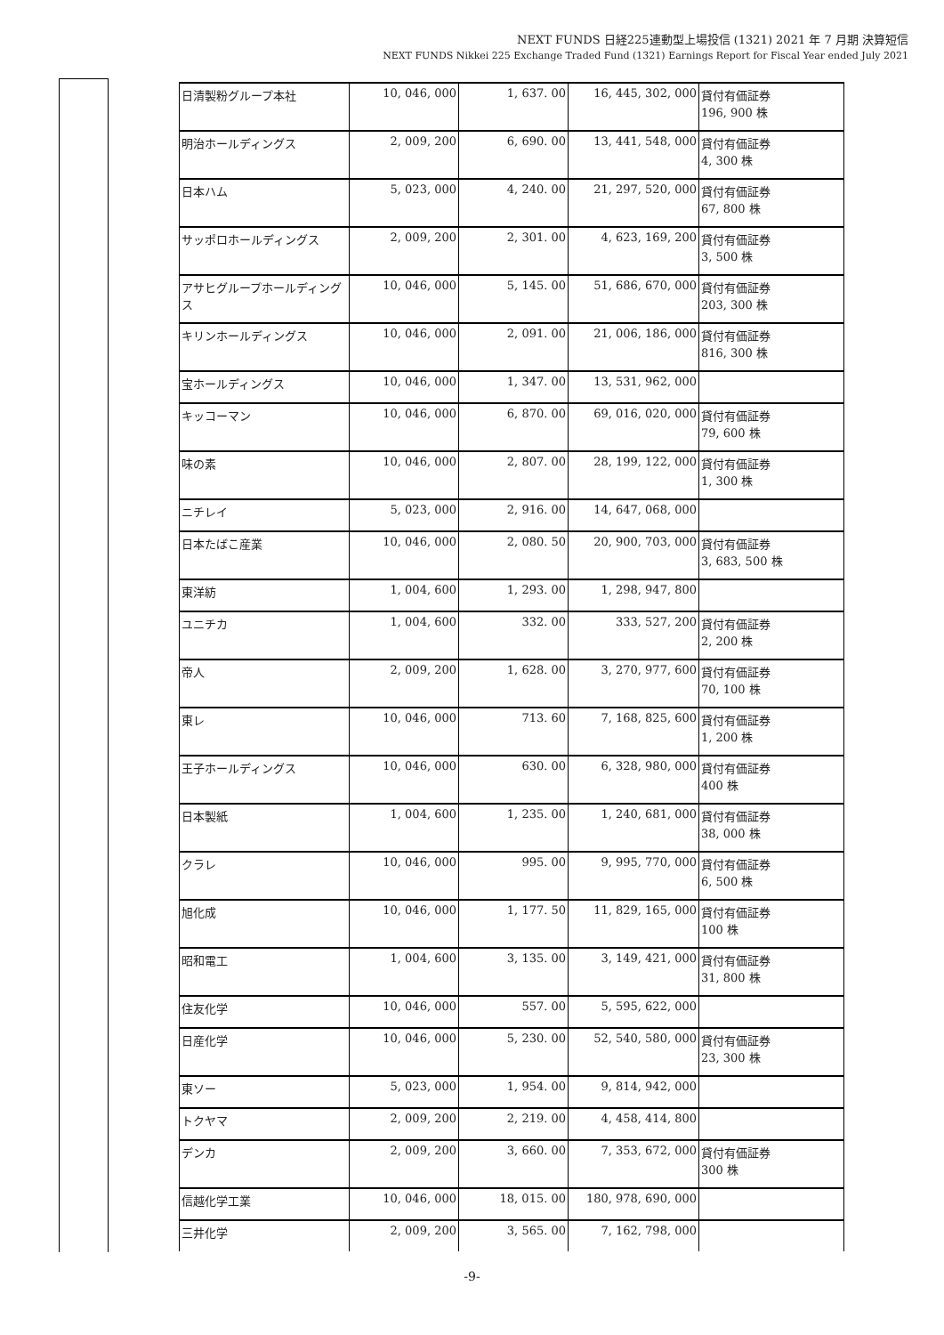NEXT FUNDS 日経225連動型上場投信 (1321) 2021 年 7 月期 決算短信
NEXT FUNDS Nikkei 225 Exchange Traded Fund (1321) Earnings Report for Fiscal Year ended July 2021
| 日清製粉グループ本社 | 10, 046, 000 | 1, 637. 00 | 16, 445, 302, 000 | 貸付有価証券 196, 900 株 |
| 明治ホールディングス | 2, 009, 200 | 6, 690. 00 | 13, 441, 548, 000 | 貸付有価証券 4, 300 株 |
| 日本ハム | 5, 023, 000 | 4, 240. 00 | 21, 297, 520, 000 | 貸付有価証券 67, 800 株 |
| サッポロホールディングス | 2, 009, 200 | 2, 301. 00 | 4, 623, 169, 200 | 貸付有価証券 3, 500 株 |
| アサヒグループホールディングス | 10, 046, 000 | 5, 145. 00 | 51, 686, 670, 000 | 貸付有価証券 203, 300 株 |
| キリンホールディングス | 10, 046, 000 | 2, 091. 00 | 21, 006, 186, 000 | 貸付有価証券 816, 300 株 |
| 宝ホールディングス | 10, 046, 000 | 1, 347. 00 | 13, 531, 962, 000 | |
| キッコーマン | 10, 046, 000 | 6, 870. 00 | 69, 016, 020, 000 | 貸付有価証券 79, 600 株 |
| 味の素 | 10, 046, 000 | 2, 807. 00 | 28, 199, 122, 000 | 貸付有価証券 1, 300 株 |
| ニチレイ | 5, 023, 000 | 2, 916. 00 | 14, 647, 068, 000 | |
| 日本たばこ産業 | 10, 046, 000 | 2, 080. 50 | 20, 900, 703, 000 | 貸付有価証券 3, 683, 500 株 |
| 東洋紡 | 1, 004, 600 | 1, 293. 00 | 1, 298, 947, 800 | |
| ユニチカ | 1, 004, 600 | 332. 00 | 333, 527, 200 | 貸付有価証券 2, 200 株 |
| 帝人 | 2, 009, 200 | 1, 628. 00 | 3, 270, 977, 600 | 貸付有価証券 70, 100 株 |
| 東レ | 10, 046, 000 | 713. 60 | 7, 168, 825, 600 | 貸付有価証券 1, 200 株 |
| 王子ホールディングス | 10, 046, 000 | 630. 00 | 6, 328, 980, 000 | 貸付有価証券 400 株 |
| 日本製紙 | 1, 004, 600 | 1, 235. 00 | 1, 240, 681, 000 | 貸付有価証券 38, 000 株 |
| クラレ | 10, 046, 000 | 995. 00 | 9, 995, 770, 000 | 貸付有価証券 6, 500 株 |
| 旭化成 | 10, 046, 000 | 1, 177. 50 | 11, 829, 165, 000 | 貸付有価証券 100 株 |
| 昭和電工 | 1, 004, 600 | 3, 135. 00 | 3, 149, 421, 000 | 貸付有価証券 31, 800 株 |
| 住友化学 | 10, 046, 000 | 557. 00 | 5, 595, 622, 000 | |
| 日産化学 | 10, 046, 000 | 5, 230. 00 | 52, 540, 580, 000 | 貸付有価証券 23, 300 株 |
| 東ソー | 5, 023, 000 | 1, 954. 00 | 9, 814, 942, 000 | |
| トクヤマ | 2, 009, 200 | 2, 219. 00 | 4, 458, 414, 800 | |
| デンカ | 2, 009, 200 | 3, 660. 00 | 7, 353, 672, 000 | 貸付有価証券 300 株 |
| 信越化学工業 | 10, 046, 000 | 18, 015. 00 | 180, 978, 690, 000 | |
| 三井化学 | 2, 009, 200 | 3, 565. 00 | 7, 162, 798, 000 | |
-9-